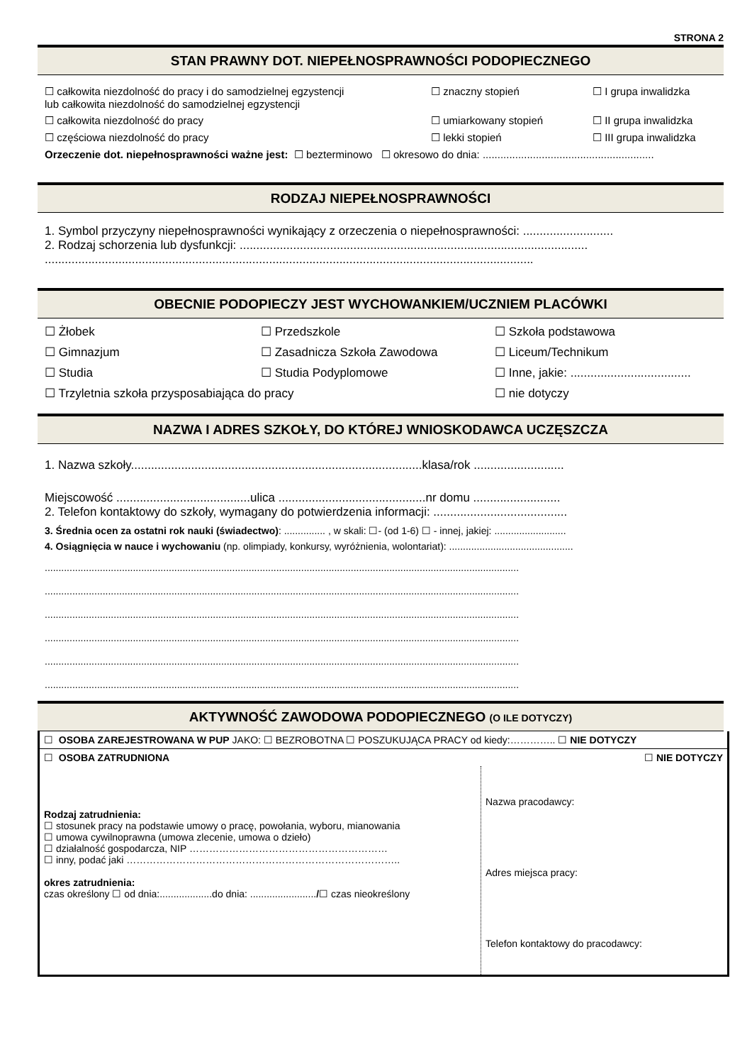STRONA 2
STAN PRAWNY DOT. NIEPEŁNOSPRAWNOŚCI PODOPIECZNEGO
☐ całkowita niezdolność do pracy i do samodzielnej egzystencji
lub całkowita niezdolność do samodzielnej egzystencji
☐ znaczny stopień ☐ I grupa inwalidzka
☐ całkowita niezdolność do pracy ☐ umiarkowany stopień ☐ II grupa inwalidzka
☐ częściowa niezdolność do pracy ☐ lekki stopień ☐ III grupa inwalidzka
Orzeczenie dot. niepełnosprawności ważne jest: ☐ bezterminowo ☐ okresowo do dnia: ..........................................................
RODZAJ NIEPEŁNOSPRAWNOŚCI
1. Symbol przyczyny niepełnosprawności wynikający z orzeczenia o niepełnosprawności: ...........................
2. Rodzaj schorzenia lub dysfunkcji: ........................................................................................................
..................................................................................................................................................
OBECNIE PODOPIECZY JEST WYCHOWANKIEM/UCZNIEM PLACÓWKI
☐ Żłobek ☐ Przedszkole ☐ Szkoła podstawowa
☐ Gimnazjum ☐ Zasadnicza Szkoła Zawodowa ☐ Liceum/Technikum
☐ Studia ☐ Studia Podyplomowe ☐ Inne, jakie: ....................................
☐ Trzyletnia szkoła przysposabiająca do pracy ☐ nie dotyczy
NAZWA I ADRES SZKOŁY, DO KTÓREJ WNIOSKODAWCA UCZĘSZCZA
1. Nazwa szkoły.......................................................................................klasa/rok ...........................
Miejscowość ........................................ulica ............................................nr domu ..........................
2. Telefon kontaktowy do szkoły, wymagany do potwierdzenia informacji: ........................................
3. Średnia ocen za ostatni rok nauki (świadectwo): ............... , w skali: ☐- (od 1-6) ☐ - innej, jakiej: ..........................
4. Osiągnięcia w nauce i wychowaniu (np. olimpiady, konkursy, wyróżnienia, wolontariat): .............................................
............................................................................................................................................................................
............................................................................................................................................................................
............................................................................................................................................................................
............................................................................................................................................................................
............................................................................................................................................................................
............................................................................................................................................................................
AKTYWNOŚĆ ZAWODOWA PODOPIECZNEGO (O ILE DOTYCZY)
| ☐ OSOBA ZAREJESTROWANA W PUP JAKO: ☐ BEZROBOTNA ☐ POSZUKUJĄCA PRACY od kiedy:………….. ☐ NIE DOTYCZY | |
| ☐ OSOBA ZATRUDNIONA ☐ NIE DOTYCZY | |
| Rodzaj zatrudnienia: ☐ stosunek pracy na podstawie umowy o pracę, powołania, wyboru, mianowania ☐ umowa cywilnoprawna (umowa zlecenie, umowa o dzieło) ☐ działalność gospodarcza, NIP …………………………………………………… ☐ inny, podać jaki ……………………………………………………………………….. okres zatrudnienia: czas określony ☐ od dnia:...................do dnia: ........................ / ☐ czas nieokreślony | Nazwa pracodawcy: Adres miejsca pracy: Telefon kontaktowy do pracodawcy: |